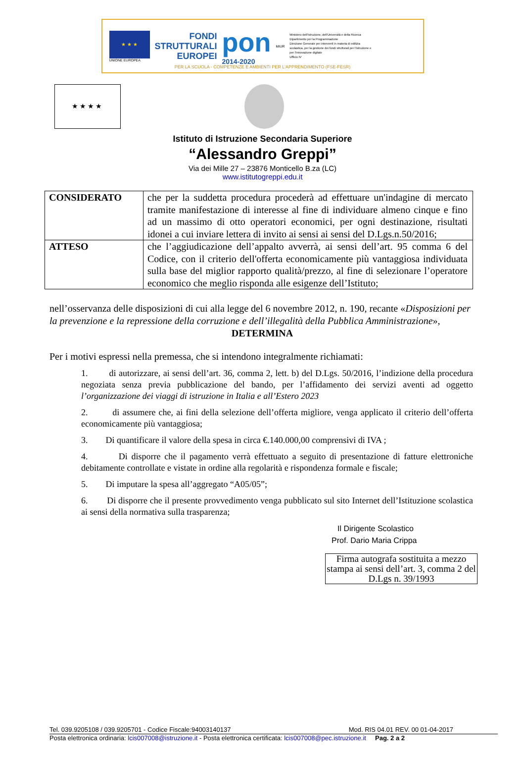★ ★ ★
UNIONE EUROPEA
FONDI
STRUTTURALI
EUROPEI
pon
2014-2020
MIUR
Ministero dell'Istruzione, dell'Università e della Ricerca
Dipartimento per la Programmazione
Direzione Generale per interventi in materia di edilizia scolastica, per la gestione dei fondi strutturali per l'istruzione e per l'innovazione digitale
Ufficio IV
PER LA SCUOLA - COMPETENZE E AMBIENTI PER L'APPRENDIMENTO (FSE-FESR)
★★★★
Istituto di Istruzione Secondaria Superiore
“Alessandro Greppi”
Via dei Mille 27 – 23876 Monticello B.za (LC)
www.istitutogreppi.edu.it
| CONSIDERATO | che per la suddetta procedura procederà ad effettuare un'indagine di mercato tramite manifestazione di interesse al fine di individuare almeno cinque e fino ad un massimo di otto operatori economici, per ogni destinazione, risultati idonei a cui inviare lettera di invito ai sensi ai sensi del D.Lgs.n.50/2016; |
| ATTESO | che l’aggiudicazione dell’appalto avverrà, ai sensi dell’art. 95 comma 6 del Codice, con il criterio dell'offerta economicamente più vantaggiosa individuata sulla base del miglior rapporto qualità/prezzo, al fine di selezionare l’operatore economico che meglio risponda alle esigenze dell’Istituto; |
nell’osservanza delle disposizioni di cui alla legge del 6 novembre 2012, n. 190, recante «Disposizioni per la prevenzione e la repressione della corruzione e dell’illegalità della Pubblica Amministrazione»,
DETERMINA
Per i motivi espressi nella premessa, che si intendono integralmente richiamati:
1. di autorizzare, ai sensi dell’art. 36, comma 2, lett. b) del D.Lgs. 50/2016, l’indizione della procedura negoziata senza previa pubblicazione del bando, per l’affidamento dei servizi aventi ad oggetto l’organizzazione dei viaggi di istruzione in Italia e all’Estero 2023
2. di assumere che, ai fini della selezione dell’offerta migliore, venga applicato il criterio dell’offerta economicamente più vantaggiosa;
3. Di quantificare il valore della spesa in circa €.140.000,00 comprensivi di IVA ;
4. Di disporre che il pagamento verrà effettuato a seguito di presentazione di fatture elettroniche debitamente controllate e vistate in ordine alla regolarità e rispondenza formale e fiscale;
5. Di imputare la spesa all’aggregato “A05/05”;
6. Di disporre che il presente provvedimento venga pubblicato sul sito Internet dell’Istituzione scolastica ai sensi della normativa sulla trasparenza;
Il Dirigente Scolastico
Prof. Dario Maria Crippa
Firma autografa sostituita a mezzo stampa ai sensi dell’art. 3, comma 2 del D.Lgs n. 39/1993
Tel. 039.9205108 / 039.9205701 - Codice Fiscale:94003140137 Mod. RIS 04.01 REV. 00 01-04-2017
Posta elettronica ordinaria: lcis007008@istruzione.it - Posta elettronica certificata: lcis007008@pec.istruzione.it Pag. 2 a 2